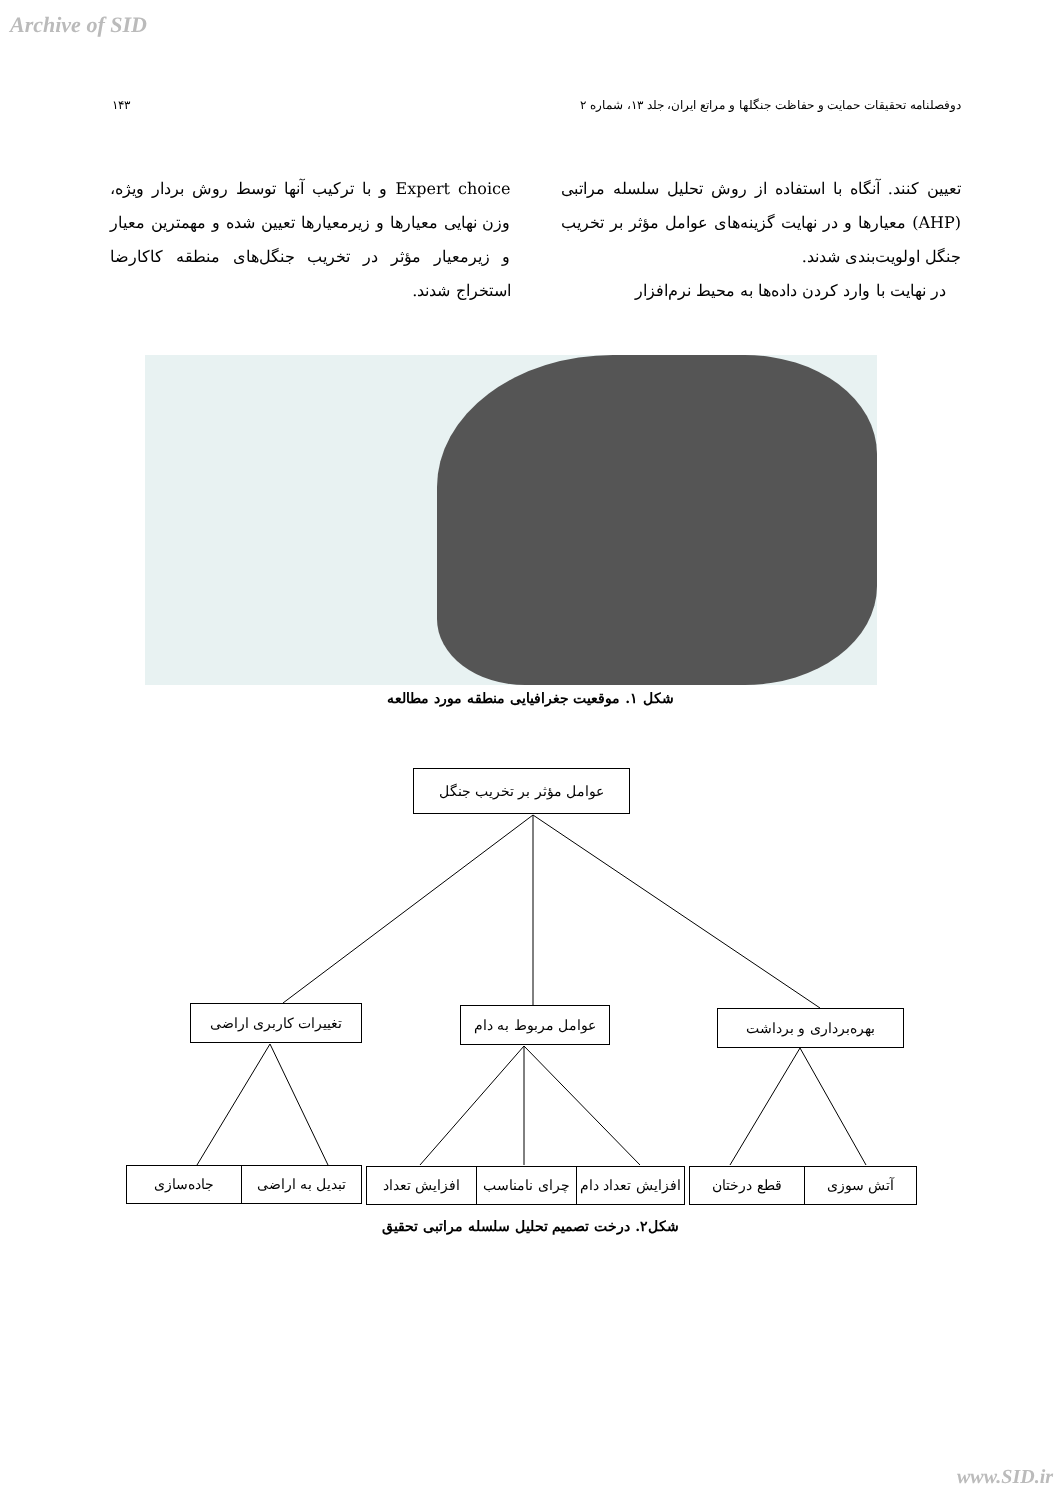Archive of SID
دوفصلنامه تحقیقات حمایت و حفاظت جنگلها و مراتع ایران، جلد ۱۳، شماره ۲ ۱۴۳
تعیین کنند. آنگاه با استفاده از روش تحلیل سلسله مراتبی (AHP) معیارها و در نهایت گزینه‌های عوامل مؤثر بر تخریب جنگل اولویت‌بندی شدند.
در نهایت با وارد کردن داده‌ها به محیط نرم‌افزار
Expert choice و با ترکیب آنها توسط روش بردار ویژه، وزن نهایی معیارها و زیرمعیارها تعیین شده و مهمترین معیار و زیرمعیار مؤثر در تخریب جنگل‌های منطقه کاکارضا استخراج شدند.
شکل ۱. موقعیت جغرافیایی منطقه مورد مطالعه
عوامل مؤثر بر تخریب جنگل
تغییرات کاربری اراضی
عوامل مربوط به دام
بهره‌برداری و برداشت
جاده‌سازی تبدیل به اراضی افزایش تعداد
چرای نامناسب
افزایش تعداد دام
قطع درختان آتش سوزی
شکل۲. درخت تصمیم تحلیل سلسله مراتبی تحقیق
www.SID.ir